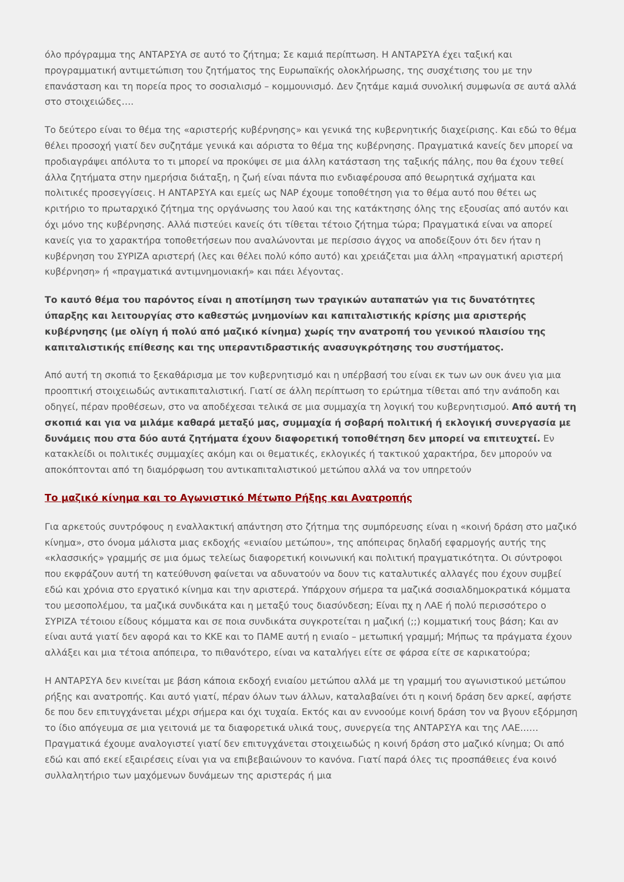όλο πρόγραμμα της ΑΝΤΑΡΣΥΑ σε αυτό το ζήτημα; Σε καμιά περίπτωση. Η ΑΝΤΑΡΣΥΑ έχει ταξική και προγραμματική αντιμετώπιση του ζητήματος της Ευρωπαϊκής ολοκλήρωσης, της συσχέτισης του με την επανάσταση και τη πορεία προς το σοσιαλισμό – κομμουνισμό. Δεν ζητάμε καμιά συνολική συμφωνία σε αυτά αλλά στο στοιχειώδες….
Το δεύτερο είναι το θέμα της «αριστερής κυβέρνησης» και γενικά της κυβερνητικής διαχείρισης. Και εδώ το θέμα θέλει προσοχή γιατί δεν συζητάμε γενικά και αόριστα το θέμα της κυβέρνησης. Πραγματικά κανείς δεν μπορεί να προδιαγράψει απόλυτα το τι μπορεί να προκύψει σε μια άλλη κατάσταση της ταξικής πάλης, που θα έχουν τεθεί άλλα ζητήματα στην ημερήσια διάταξη, η ζωή είναι πάντα πιο ενδιαφέρουσα από θεωρητικά σχήματα και πολιτικές προσεγγίσεις. Η ΑΝΤΑΡΣΥΑ και εμείς ως ΝΑΡ έχουμε τοποθέτηση για το θέμα αυτό που θέτει ως κριτήριο το πρωταρχικό ζήτημα της οργάνωσης του λαού και της κατάκτησης όλης της εξουσίας από αυτόν και όχι μόνο της κυβέρνησης. Αλλά πιστεύει κανείς ότι τίθεται τέτοιο ζήτημα τώρα; Πραγματικά είναι να απορεί κανείς για το χαρακτήρα τοποθετήσεων που αναλώνονται με περίσσιο άγχος να αποδείξουν ότι δεν ήταν η κυβέρνηση του ΣΥΡΙΖΑ αριστερή (λες και θέλει πολύ κόπο αυτό) και χρειάζεται μια άλλη «πραγματική αριστερή κυβέρνηση» ή «πραγματικά αντιμνημονιακή» και πάει λέγοντας.
Το καυτό θέμα του παρόντος είναι η αποτίμηση των τραγικών αυταπατών για τις δυνατότητες ύπαρξης και λειτουργίας στο καθεστώς μνημονίων και καπιταλιστικής κρίσης μια αριστερής κυβέρνησης (με ολίγη ή πολύ από μαζικό κίνημα) χωρίς την ανατροπή του γενικού πλαισίου της καπιταλιστικής επίθεσης και της υπεραντιδραστικής ανασυγκρότησης του συστήματος.
Από αυτή τη σκοπιά το ξεκαθάρισμα με τον κυβερνητισμό και η υπέρβασή του είναι εκ των ων ουκ άνευ για μια προοπτική στοιχειωδώς αντικαπιταλιστική. Γιατί σε άλλη περίπτωση το ερώτημα τίθεται από την ανάποδη και οδηγεί, πέραν προθέσεων, στο να αποδέχεσαι τελικά σε μια συμμαχία τη λογική του κυβερνητισμού. Από αυτή τη σκοπιά και για να μιλάμε καθαρά μεταξύ μας, συμμαχία ή σοβαρή πολιτική ή εκλογική συνεργασία με δυνάμεις που στα δύο αυτά ζητήματα έχουν διαφορετική τοποθέτηση δεν μπορεί να επιτευχτεί. Εν κατακλείδι οι πολιτικές συμμαχίες ακόμη και οι θεματικές, εκλογικές ή τακτικού χαρακτήρα, δεν μπορούν να αποκόπτονται από τη διαμόρφωση του αντικαπιταλιστικού μετώπου αλλά να τον υπηρετούν
Το μαζικό κίνημα και το Αγωνιστικό Μέτωπο Ρήξης και Ανατροπής
Για αρκετούς συντρόφους η εναλλακτική απάντηση στο ζήτημα της συμπόρευσης είναι η «κοινή δράση στο μαζικό κίνημα», στο όνομα μάλιστα μιας εκδοχής «ενιαίου μετώπου», της απόπειρας δηλαδή εφαρμογής αυτής της «κλασσικής» γραμμής σε μια όμως τελείως διαφορετική κοινωνική και πολιτική πραγματικότητα. Οι σύντροφοι που εκφράζουν αυτή τη κατεύθυνση φαίνεται να αδυνατούν να δουν τις καταλυτικές αλλαγές που έχουν συμβεί εδώ και χρόνια στο εργατικό κίνημα και την αριστερά. Υπάρχουν σήμερα τα μαζικά σοσιαλδημοκρατικά κόμματα του μεσοπολέμου, τα μαζικά συνδικάτα και η μεταξύ τους διασύνδεση; Είναι πχ η ΛΑΕ ή πολύ περισσότερο ο ΣΥΡΙΖΑ τέτοιου είδους κόμματα και σε ποια συνδικάτα συγκροτείται η μαζική (;;) κομματική τους βάση; Και αν είναι αυτά γιατί δεν αφορά και το ΚΚΕ και το ΠΑΜΕ αυτή η ενιαίο – μετωπική γραμμή; Μήπως τα πράγματα έχουν αλλάξει και μια τέτοια απόπειρα, το πιθανότερο, είναι να καταλήγει είτε σε φάρσα είτε σε καρικατούρα;
Η ΑΝΤΑΡΣΥΑ δεν κινείται με βάση κάποια εκδοχή ενιαίου μετώπου αλλά με τη γραμμή του αγωνιστικού μετώπου ρήξης και ανατροπής. Και αυτό γιατί, πέραν όλων των άλλων, καταλαβαίνει ότι η κοινή δράση δεν αρκεί, αφήστε δε που δεν επιτυγχάνεται μέχρι σήμερα και όχι τυχαία. Εκτός και αν εννοούμε κοινή δράση τον να βγουν εξόρμηση το ίδιο απόγευμα σε μια γειτονιά με τα διαφορετικά υλικά τους, συνεργεία της ΑΝΤΑΡΣΥΑ και της ΛΑΕ…… Πραγματικά έχουμε αναλογιστεί γιατί δεν επιτυγχάνεται στοιχειωδώς η κοινή δράση στο μαζικό κίνημα; Οι από εδώ και από εκεί εξαιρέσεις είναι για να επιβεβαιώνουν το κανόνα. Γιατί παρά όλες τις προσπάθειες ένα κοινό συλλαλητήριο των μαχόμενων δυνάμεων της αριστεράς ή μια